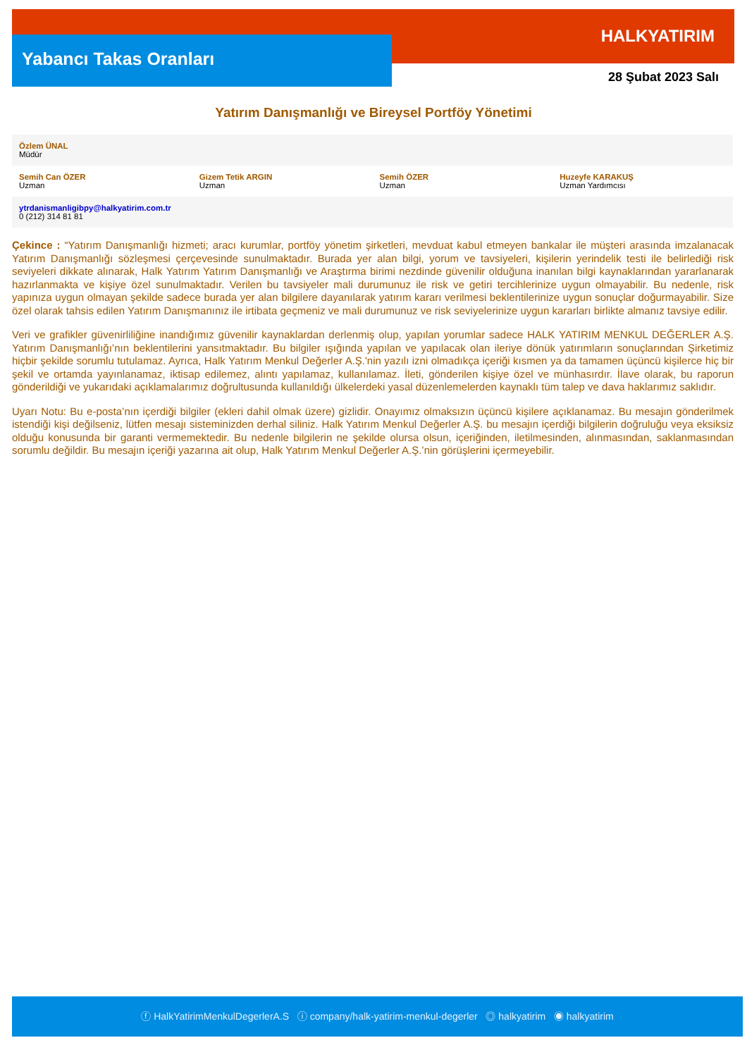Yabancı Takas Oranları
HALKYATIRIM
28 Şubat 2023 Salı
Yatırım Danışmanlığı ve Bireysel Portföy Yönetimi
| Özlem ÜNAL Müdür | | | |
| Semih Can ÖZER Uzman | Gizem Tetik ARGIN Uzman | Semih ÖZER Uzman | Huzeyfe KARAKUŞ Uzman Yardımcısı |
| ytrdanismanligibpy@halkyatirim.com.tr 0 (212) 314 81 81 | | | |
Çekince : “Yatırım Danışmanlığı hizmeti; aracı kurumlar, portföy yönetim şirketleri, mevduat kabul etmeyen bankalar ile müşteri arasında imzalanacak Yatırım Danışmanlığı sözleşmesi çerçevesinde sunulmaktadır. Burada yer alan bilgi, yorum ve tavsiyeleri, kişilerin yerindelik testi ile belirlediği risk seviyeleri dikkate alınarak, Halk Yatırım Yatırım Danışmanlığı ve Araştırma birimi nezdinde güvenilir olduğuna inanılan bilgi kaynaklarından yararlanarak hazırlanmakta ve kişiye özel sunulmaktadır. Verilen bu tavsiyeler mali durumunuz ile risk ve getiri tercihlerinize uygun olmayabilir. Bu nedenle, risk yapınıza uygun olmayan şekilde sadece burada yer alan bilgilere dayanılarak yatırım kararı verilmesi beklentilerinize uygun sonuçlar doğurmayabilir. Size özel olarak tahsis edilen Yatırım Danışmanınız ile irtibata geçmeniz ve mali durumunuz ve risk seviyelerinize uygun kararları birlikte almanız tavsiye edilir.
Veri ve grafikler güvenirliliğine inandığımız güvenilir kaynaklardan derlenmiş olup, yapılan yorumlar sadece HALK YATIRIM MENKUL DEĞERLER A.Ş. Yatırım Danışmanlığı’nın beklentilerini yansıtmaktadır. Bu bilgiler ışığında yapılan ve yapılacak olan ileriye dönük yatırımların sonuçlarından Şirketimiz hiçbir şekilde sorumlu tutulamaz. Ayrıca, Halk Yatırım Menkul Değerler A.Ş.'nin yazılı izni olmadıkça içeriği kısmen ya da tamamen üçüncü kişilerce hiç bir şekil ve ortamda yayınlanamaz, iktisap edilemez, alıntı yapılamaz, kullanılamaz. İleti, gönderilen kişiye özel ve münhasırdır. İlave olarak, bu raporun gönderildiği ve yukarıdaki açıklamalarımız doğrultusunda kullanıldığı ülkelerdeki yasal düzenlemelerden kaynaklı tüm talep ve dava haklarımız saklıdır.
Uyarı Notu: Bu e-posta’nın içerdiği bilgiler (ekleri dahil olmak üzere) gizlidir. Onayımız olmaksızın üçüncü kişilere açıklanamaz. Bu mesajın gönderilmek istendiği kişi değilseniz, lütfen mesajı sisteminizden derhal siliniz. Halk Yatırım Menkul Değerler A.Ş. bu mesajın içerdiği bilgilerin doğruluğu veya eksiksiz olduğu konusunda bir garanti vermemektedir. Bu nedenle bilgilerin ne şekilde olursa olsun, içeriğinden, iletilmesinden, alınmasından, saklanmasından sorumlu değildir. Bu mesajın içeriği yazarına ait olup, Halk Yatırım Menkul Değerler A.Ş.’nin görüşlerini içermeyebilir.
ⓕ HalkYatirimMenkulDegerlerA.S ⓘ company/halk-yatirim-menkul-degerler ◎ halkyatirim ◉ halkyatirim